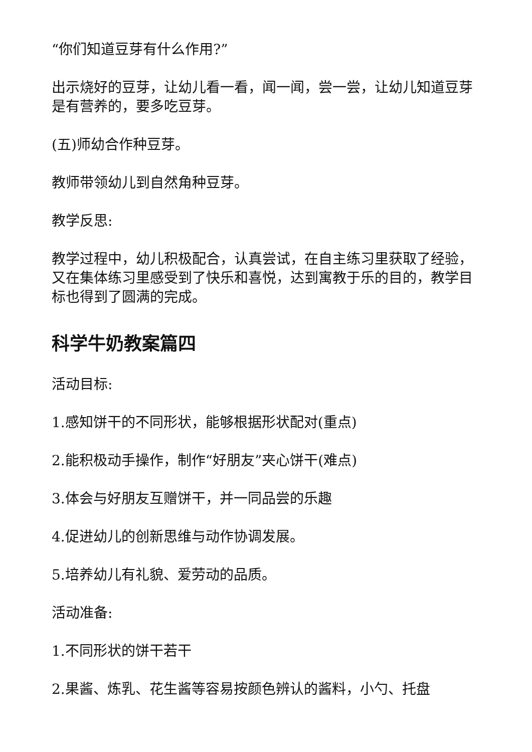“你们知道豆芽有什么作用?”
出示烧好的豆芽，让幼儿看一看，闻一闻，尝一尝，让幼儿知道豆芽是有营养的，要多吃豆芽。
(五)师幼合作种豆芽。
教师带领幼儿到自然角种豆芽。
教学反思:
教学过程中，幼儿积极配合，认真尝试，在自主练习里获取了经验，又在集体练习里感受到了快乐和喜悦，达到寓教于乐的目的，教学目标也得到了圆满的完成。
科学牛奶教案篇四
活动目标:
1.感知饼干的不同形状，能够根据形状配对(重点)
2.能积极动手操作，制作“好朋友”夹心饼干(难点)
3.体会与好朋友互赠饼干，并一同品尝的乐趣
4.促进幼儿的创新思维与动作协调发展。
5.培养幼儿有礼貌、爱劳动的品质。
活动准备:
1.不同形状的饼干若干
2.果酱、炼乳、花生酱等容易按颜色辨认的酱料，小勺、托盘